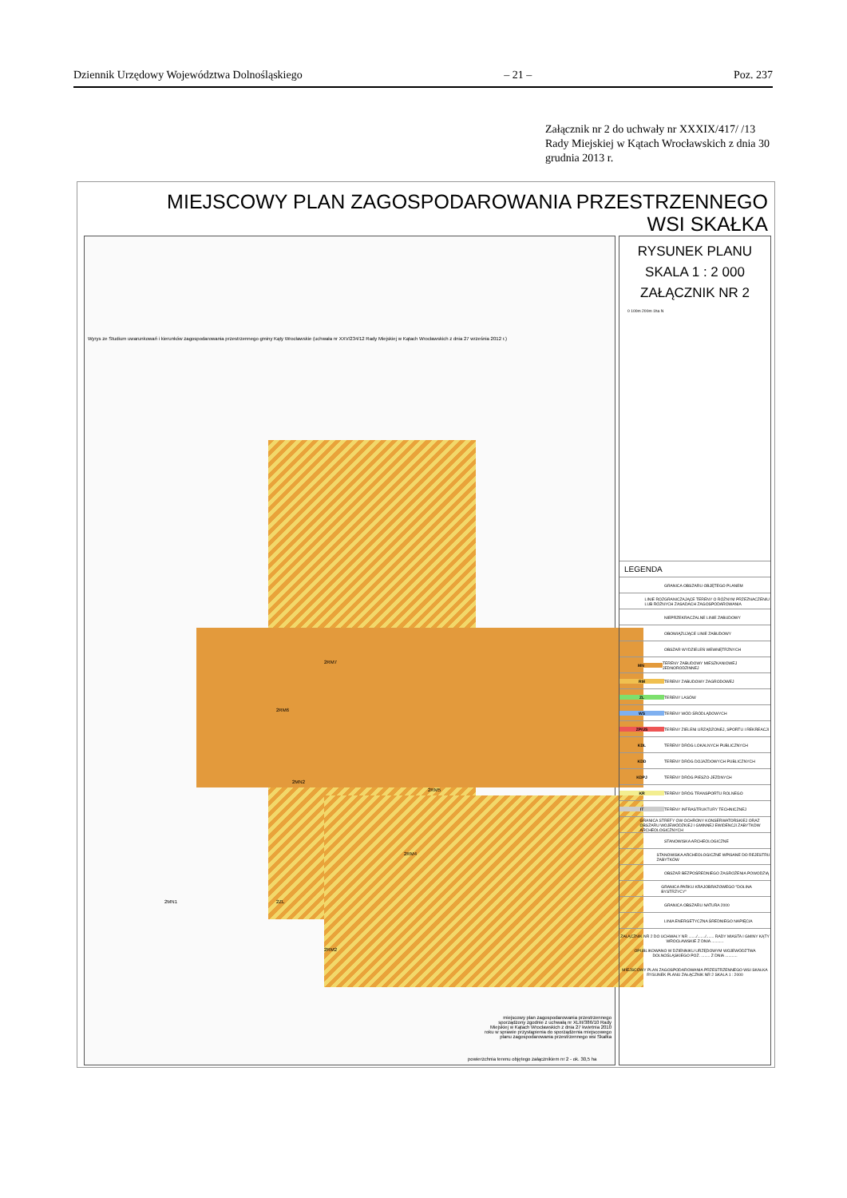Dziennik Urzędowy Województwa Dolnośląskiego – 21 – Poz. 237
Załącznik nr 2 do uchwały nr XXXIX/417/ /13 Rady Miejskiej w Kątach Wrocławskich z dnia 30 grudnia 2013 r.
MIEJSCOWY PLAN ZAGOSPODAROWANIA PRZESTRZENNEGO
WSI SKAŁKA
2RM7
2RM6
2MN2
2RM5
2RM4
2ZL
2RM2
2MN1
Wyrys ze Studium uwarunkowań i kierunków zagospodarowania przestrzennego gminy Kąty Wrocławskie (uchwała nr XXV/234/12 Rady Miejskiej w Kątach Wrocławskich z dnia 27 września 2012 r.)
miejscowy plan zagospodarowania przestrzennego sporządzony zgodnie z uchwałą nr XLIII/386/10 Rady Miejskiej w Kątach Wrocławskich z dnia 27 kwietnia 2010 roku w sprawie przystąpienia do sporządzenia miejscowego planu zagospodarowania przestrzennego wsi Skałka
powierzchnia terenu objętego załącznikiem nr 2 - ok. 30,5 ha
RYSUNEK PLANU
SKALA 1 : 2 000
ZAŁĄCZNIK NR 2
0 100m 200m 1ha N
LEGENDA
GRANICA OBSZARU OBJĘTEGO PLANEM
LINIE ROZGRANICZAJĄCE TERENY O RÓŻNYM PRZEZNACZENIU LUB RÓŻNYCH ZASADACH ZAGOSPODAROWANIA
NIEPRZEKRACZALNE LINIE ZABUDOWY
OBOWIĄZUJĄCE LINIE ZABUDOWY
OBSZAR WYDZIELEŃ WEWNĘTRZNYCH
MN TERENY ZABUDOWY MIESZKANIOWEJ JEDNORODZINNEJ
RM TERENY ZABUDOWY ZAGRODOWEJ
ZL TERENY LASÓW
WS TERENY WÓD ŚRÓDLĄDOWYCH
ZP/US TERENY ZIELENI URZĄDZONEJ, SPORTU I REKREACJI
KDL TERENY DRÓG LOKALNYCH PUBLICZNYCH
KDD TERENY DRÓG DOJAZDOWYCH PUBLICZNYCH
KDPJ TERENY DRÓG PIESZO-JEZDNYCH
KR TERENY DRÓG TRANSPORTU ROLNEGO
IT TERENY INFRASTRUKTURY TECHNICZNEJ
GRANICA STREFY OW OCHRONY KONSERWATORSKIEJ ORAZ OBSZARU WOJEWÓDZKIEJ I GMINNEJ EWIDENCJI ZABYTKÓW ARCHEOLOGICZNYCH
STANOWISKA ARCHEOLOGICZNE
STANOWISKA ARCHEOLOGICZNE WPISANE DO REJESTRU ZABYTKÓW
OBSZAR BEZPOŚREDNIEGO ZAGROŻENIA POWODZIĄ
GRANICA PARKU KRAJOBRAZOWEGO "DOLINA BYSTRZYCY"
GRANICA OBSZARU NATURA 2000
LINIA ENERGETYCZNA ŚREDNIEGO NAPIĘCIA
ZAŁĄCZNIK NR 2 DO UCHWAŁY NR ......./......./....... RADY MIASTA I GMINY KĄTY WROCŁAWSKIE Z DNIA ...........
OPUBLIKOWANO W DZIENNIKU URZĘDOWYM WOJEWÓDZTWA DOLNOŚLĄSKIEGO POZ. ........ Z DNIA ...........
MIEJSCOWY PLAN ZAGOSPODAROWANIA PRZESTRZENNEGO WSI SKAŁKA
RYSUNEK PLANU ZAŁĄCZNIK NR 2 SKALA 1 : 2000